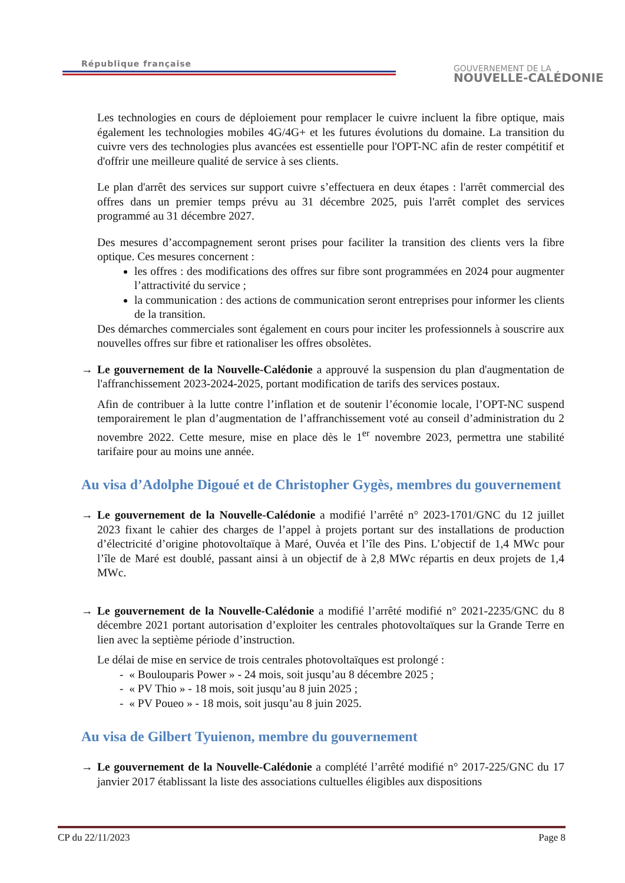République française
GOUVERNEMENT DE LA
NOUVELLE-CALÉDONIE
Les technologies en cours de déploiement pour remplacer le cuivre incluent la fibre optique, mais également les technologies mobiles 4G/4G+ et les futures évolutions du domaine. La transition du cuivre vers des technologies plus avancées est essentielle pour l'OPT-NC afin de rester compétitif et d'offrir une meilleure qualité de service à ses clients.
Le plan d'arrêt des services sur support cuivre s’effectuera en deux étapes : l'arrêt commercial des offres dans un premier temps prévu au 31 décembre 2025, puis l'arrêt complet des services programmé au 31 décembre 2027.
Des mesures d’accompagnement seront prises pour faciliter la transition des clients vers la fibre optique. Ces mesures concernent :
les offres : des modifications des offres sur fibre sont programmées en 2024 pour augmenter l’attractivité du service ;
la communication : des actions de communication seront entreprises pour informer les clients de la transition.
Des démarches commerciales sont également en cours pour inciter les professionnels à souscrire aux nouvelles offres sur fibre et rationaliser les offres obsolètes.
→ Le gouvernement de la Nouvelle-Calédonie a approuvé la suspension du plan d'augmentation de l'affranchissement 2023-2024-2025, portant modification de tarifs des services postaux.
Afin de contribuer à la lutte contre l’inflation et de soutenir l’économie locale, l’OPT-NC suspend temporairement le plan d’augmentation de l’affranchissement voté au conseil d’administration du 2 novembre 2022. Cette mesure, mise en place dès le 1<sup>er</sup> novembre 2023, permettra une stabilité tarifaire pour au moins une année.
Au visa d’Adolphe Digoué et de Christopher Gygès, membres du gouvernement
→ Le gouvernement de la Nouvelle-Calédonie a modifié l’arrêté n° 2023-1701/GNC du 12 juillet 2023 fixant le cahier des charges de l’appel à projets portant sur des installations de production d’électricité d’origine photovoltaïque à Maré, Ouvéa et l’île des Pins. L’objectif de 1,4 MWc pour l’île de Maré est doublé, passant ainsi à un objectif de à 2,8 MWc répartis en deux projets de 1,4 MWc.
→ Le gouvernement de la Nouvelle-Calédonie a modifié l’arrêté modifié n° 2021-2235/GNC du 8 décembre 2021 portant autorisation d’exploiter les centrales photovoltaïques sur la Grande Terre en lien avec la septième période d’instruction.
Le délai de mise en service de trois centrales photovoltaïques est prolongé :
- « Boulouparis Power » - 24 mois, soit jusqu’au 8 décembre 2025 ;
- « PV Thio » - 18 mois, soit jusqu’au 8 juin 2025 ;
- « PV Poueo » - 18 mois, soit jusqu’au 8 juin 2025.
Au visa de Gilbert Tyuienon, membre du gouvernement
→ Le gouvernement de la Nouvelle-Calédonie a complété l’arrêté modifié n° 2017-225/GNC du 17 janvier 2017 établissant la liste des associations cultuelles éligibles aux dispositions
CP du 22/11/2023 Page 8